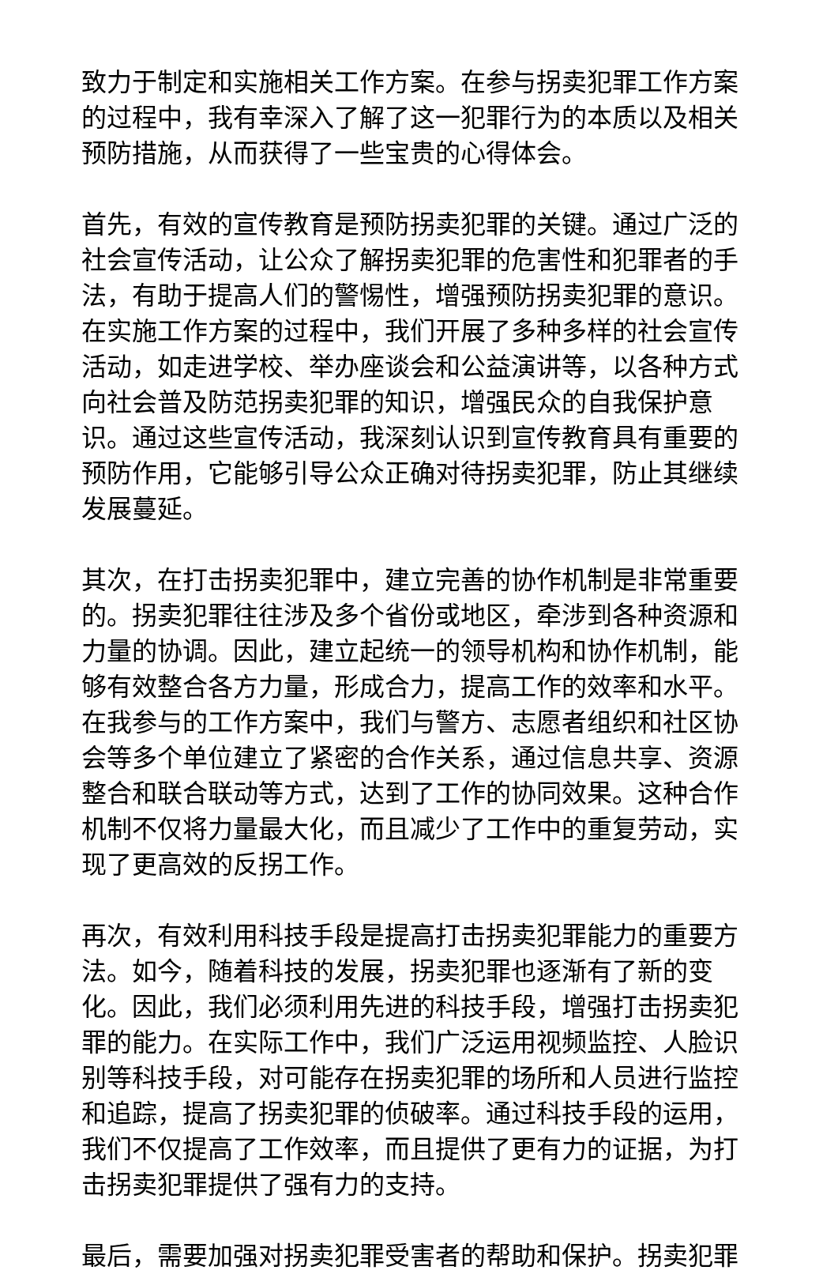致力于制定和实施相关工作方案。在参与拐卖犯罪工作方案的过程中，我有幸深入了解了这一犯罪行为的本质以及相关预防措施，从而获得了一些宝贵的心得体会。
首先，有效的宣传教育是预防拐卖犯罪的关键。通过广泛的社会宣传活动，让公众了解拐卖犯罪的危害性和犯罪者的手法，有助于提高人们的警惕性，增强预防拐卖犯罪的意识。在实施工作方案的过程中，我们开展了多种多样的社会宣传活动，如走进学校、举办座谈会和公益演讲等，以各种方式向社会普及防范拐卖犯罪的知识，增强民众的自我保护意识。通过这些宣传活动，我深刻认识到宣传教育具有重要的预防作用，它能够引导公众正确对待拐卖犯罪，防止其继续发展蔓延。
其次，在打击拐卖犯罪中，建立完善的协作机制是非常重要的。拐卖犯罪往往涉及多个省份或地区，牵涉到各种资源和力量的协调。因此，建立起统一的领导机构和协作机制，能够有效整合各方力量，形成合力，提高工作的效率和水平。在我参与的工作方案中，我们与警方、志愿者组织和社区协会等多个单位建立了紧密的合作关系，通过信息共享、资源整合和联合联动等方式，达到了工作的协同效果。这种合作机制不仅将力量最大化，而且减少了工作中的重复劳动，实现了更高效的反拐工作。
再次，有效利用科技手段是提高打击拐卖犯罪能力的重要方法。如今，随着科技的发展，拐卖犯罪也逐渐有了新的变化。因此，我们必须利用先进的科技手段，增强打击拐卖犯罪的能力。在实际工作中，我们广泛运用视频监控、人脸识别等科技手段，对可能存在拐卖犯罪的场所和人员进行监控和追踪，提高了拐卖犯罪的侦破率。通过科技手段的运用，我们不仅提高了工作效率，而且提供了更有力的证据，为打击拐卖犯罪提供了强有力的支持。
最后，需要加强对拐卖犯罪受害者的帮助和保护。拐卖犯罪